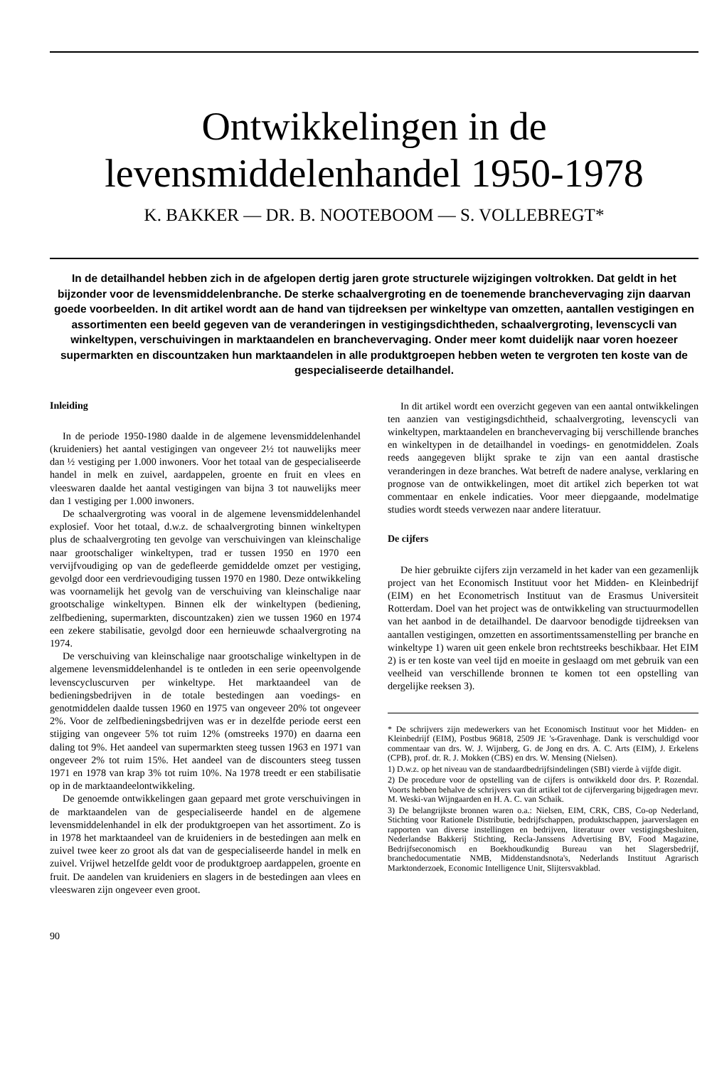Ontwikkelingen in de
levensmiddelenhandel 1950-1978
K. BAKKER — DR. B. NOOTEBOOM — S. VOLLEBREGT*
In de detailhandel hebben zich in de afgelopen dertig jaren grote structurele wijzigingen voltrokken. Dat geldt in het bijzonder voor de levensmiddelenbranche. De sterke schaalvergroting en de toenemende branchevervaging zijn daarvan goede voorbeelden. In dit artikel wordt aan de hand van tijdreeksen per winkeltype van omzetten, aantallen vestigingen en assortimenten een beeld gegeven van de veranderingen in vestigingsdichtheden, schaalvergroting, levenscycli van winkeltypen, verschuivingen in marktaandelen en branchevervaging. Onder meer komt duidelijk naar voren hoezeer supermarkten en discountzaken hun marktaandelen in alle produktgroepen hebben weten te vergroten ten koste van de gespecialiseerde detailhandel.
Inleiding
In de periode 1950-1980 daalde in de algemene levensmiddelenhandel (kruideniers) het aantal vestigingen van ongeveer 2½ tot nauwelijks meer dan ½ vestiging per 1.000 inwoners. Voor het totaal van de gespecialiseerde handel in melk en zuivel, aardappelen, groente en fruit en vlees en vleeswaren daalde het aantal vestigingen van bijna 3 tot nauwelijks meer dan 1 vestiging per 1.000 inwoners.
De schaalvergroting was vooral in de algemene levensmiddelenhandel explosief. Voor het totaal, d.w.z. de schaalvergroting binnen winkeltypen plus de schaalvergroting ten gevolge van verschuivingen van kleinschalige naar grootschaliger winkeltypen, trad er tussen 1950 en 1970 een vervijfvoudiging op van de gedefleerde gemiddelde omzet per vestiging, gevolgd door een verdrievoudiging tussen 1970 en 1980. Deze ontwikkeling was voornamelijk het gevolg van de verschuiving van kleinschalige naar grootschalige winkeltypen. Binnen elk der winkeltypen (bediening, zelfbediening, supermarkten, discountzaken) zien we tussen 1960 en 1974 een zekere stabilisatie, gevolgd door een hernieuwde schaalvergroting na 1974.
De verschuiving van kleinschalige naar grootschalige winkeltypen in de algemene levensmiddelenhandel is te ontleden in een serie opeenvolgende levenscycluscurven per winkeltype. Het marktaandeel van de bedieningsbedrijven in de totale bestedingen aan voedings- en genotmiddelen daalde tussen 1960 en 1975 van ongeveer 20% tot ongeveer 2%. Voor de zelfbedieningsbedrijven was er in dezelfde periode eerst een stijging van ongeveer 5% tot ruim 12% (omstreeks 1970) en daarna een daling tot 9%. Het aandeel van supermarkten steeg tussen 1963 en 1971 van ongeveer 2% tot ruim 15%. Het aandeel van de discounters steeg tussen 1971 en 1978 van krap 3% tot ruim 10%. Na 1978 treedt er een stabilisatie op in de marktaandeelontwikkeling.
De genoemde ontwikkelingen gaan gepaard met grote verschuivingen in de marktaandelen van de gespecialiseerde handel en de algemene levensmiddelenhandel in elk der produktgroepen van het assortiment. Zo is in 1978 het marktaandeel van de kruideniers in de bestedingen aan melk en zuivel twee keer zo groot als dat van de gespecialiseerde handel in melk en zuivel. Vrijwel hetzelfde geldt voor de produktgroep aardappelen, groente en fruit. De aandelen van kruideniers en slagers in de bestedingen aan vlees en vleeswaren zijn ongeveer even groot.
90
In dit artikel wordt een overzicht gegeven van een aantal ontwikkelingen ten aanzien van vestigingsdichtheid, schaalvergroting, levenscycli van winkeltypen, marktaandelen en branchevervaging bij verschillende branches en winkeltypen in de detailhandel in voedings- en genotmiddelen. Zoals reeds aangegeven blijkt sprake te zijn van een aantal drastische veranderingen in deze branches. Wat betreft de nadere analyse, verklaring en prognose van de ontwikkelingen, moet dit artikel zich beperken tot wat commentaar en enkele indicaties. Voor meer diepgaande, modelmatige studies wordt steeds verwezen naar andere literatuur.
De cijfers
De hier gebruikte cijfers zijn verzameld in het kader van een gezamenlijk project van het Economisch Instituut voor het Midden- en Kleinbedrijf (EIM) en het Econometrisch Instituut van de Erasmus Universiteit Rotterdam. Doel van het project was de ontwikkeling van structuurmodellen van het aanbod in de detailhandel. De daarvoor benodigde tijdreeksen van aantallen vestigingen, omzetten en assortimentssamenstelling per branche en winkeltype 1) waren uit geen enkele bron rechtstreeks beschikbaar. Het EIM 2) is er ten koste van veel tijd en moeite in geslaagd om met gebruik van een veelheid van verschillende bronnen te komen tot een opstelling van dergelijke reeksen 3).
* De schrijvers zijn medewerkers van het Economisch Instituut voor het Midden- en Kleinbedrijf (EIM), Postbus 96818, 2509 JE 's-Gravenhage. Dank is verschuldigd voor commentaar van drs. W. J. Wijnberg, G. de Jong en drs. A. C. Arts (EIM), J. Erkelens (CPB), prof. dr. R. J. Mokken (CBS) en drs. W. Mensing (Nielsen).
1) D.w.z. op het niveau van de standaardbedrijfsindelingen (SBI) vierde à vijfde digit.
2) De procedure voor de opstelling van de cijfers is ontwikkeld door drs. P. Rozendal. Voorts hebben behalve de schrijvers van dit artikel tot de cijfervergaring bijgedragen mevr. M. Weski-van Wijngaarden en H. A. C. van Schaik.
3) De belangrijkste bronnen waren o.a.: Nielsen, EIM, CRK, CBS, Co-op Nederland, Stichting voor Rationele Distributie, bedrijfschappen, produktschappen, jaarverslagen en rapporten van diverse instellingen en bedrijven, literatuur over vestigingsbesluiten, Nederlandse Bakkerij Stichting, Recla-Janssens Advertising BV, Food Magazine, Bedrijfseconomisch en Boekhoudkundig Bureau van het Slagersbedrijf, branchedocumentatie NMB, Middenstandsnota's, Nederlands Instituut Agrarisch Marktonderzoek, Economic Intelligence Unit, Slijtersvakblad.